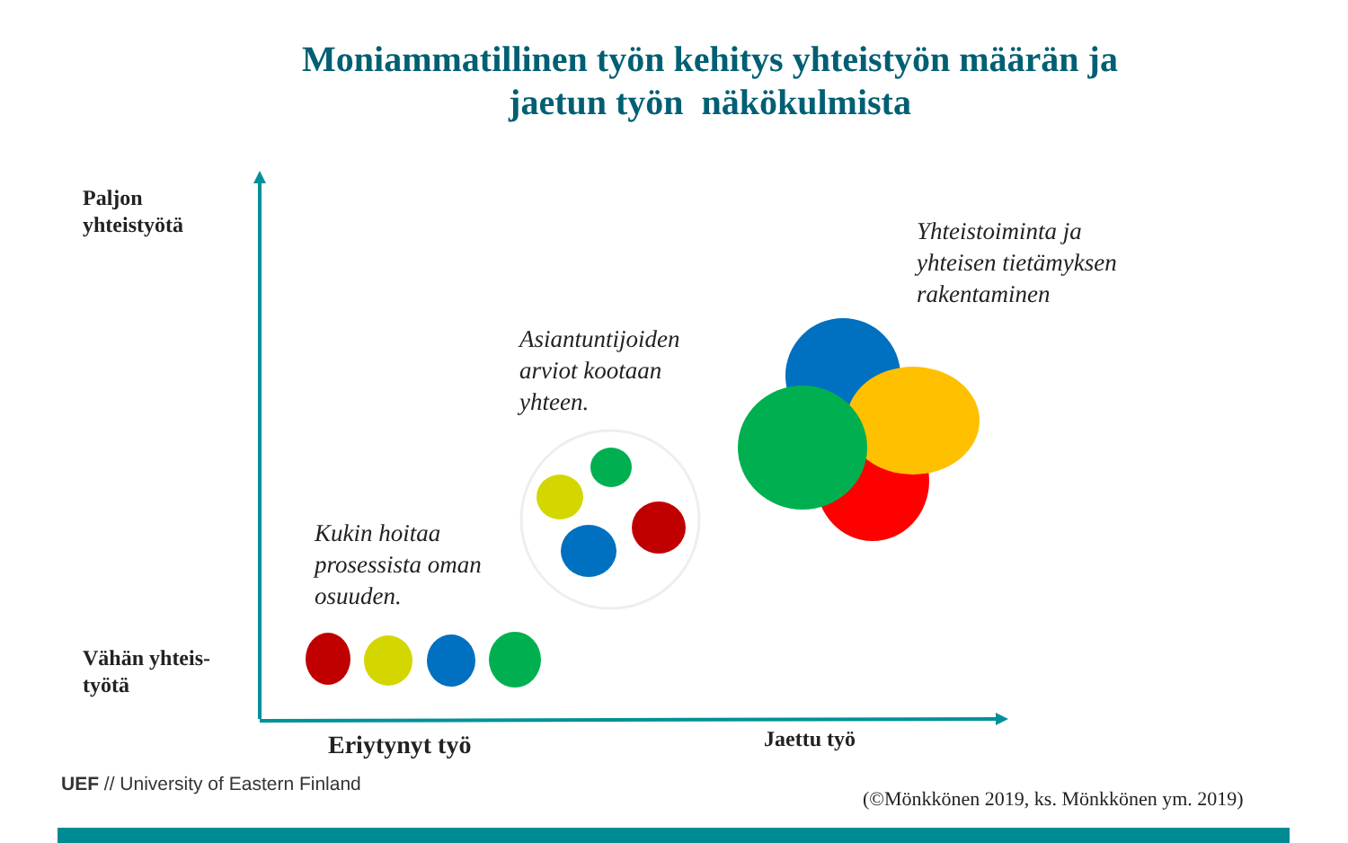Moniammatillinen työn kehitys yhteistyön määrän ja jaetun työn näkökulmista
Paljon
yhteistyötä
Yhteistoiminta ja
yhteisen tietämyksen
rakentaminen
Asiantuntijoiden
arviot kootaan
yhteen.
Kukin hoitaa
prosessista oman
osuuden.
Vähän yhteis-
työtä
Eriytynyt työ Jaettu työ
UEF // University of Eastern Finland
(©Mönkkönen 2019, ks. Mönkkönen ym. 2019)